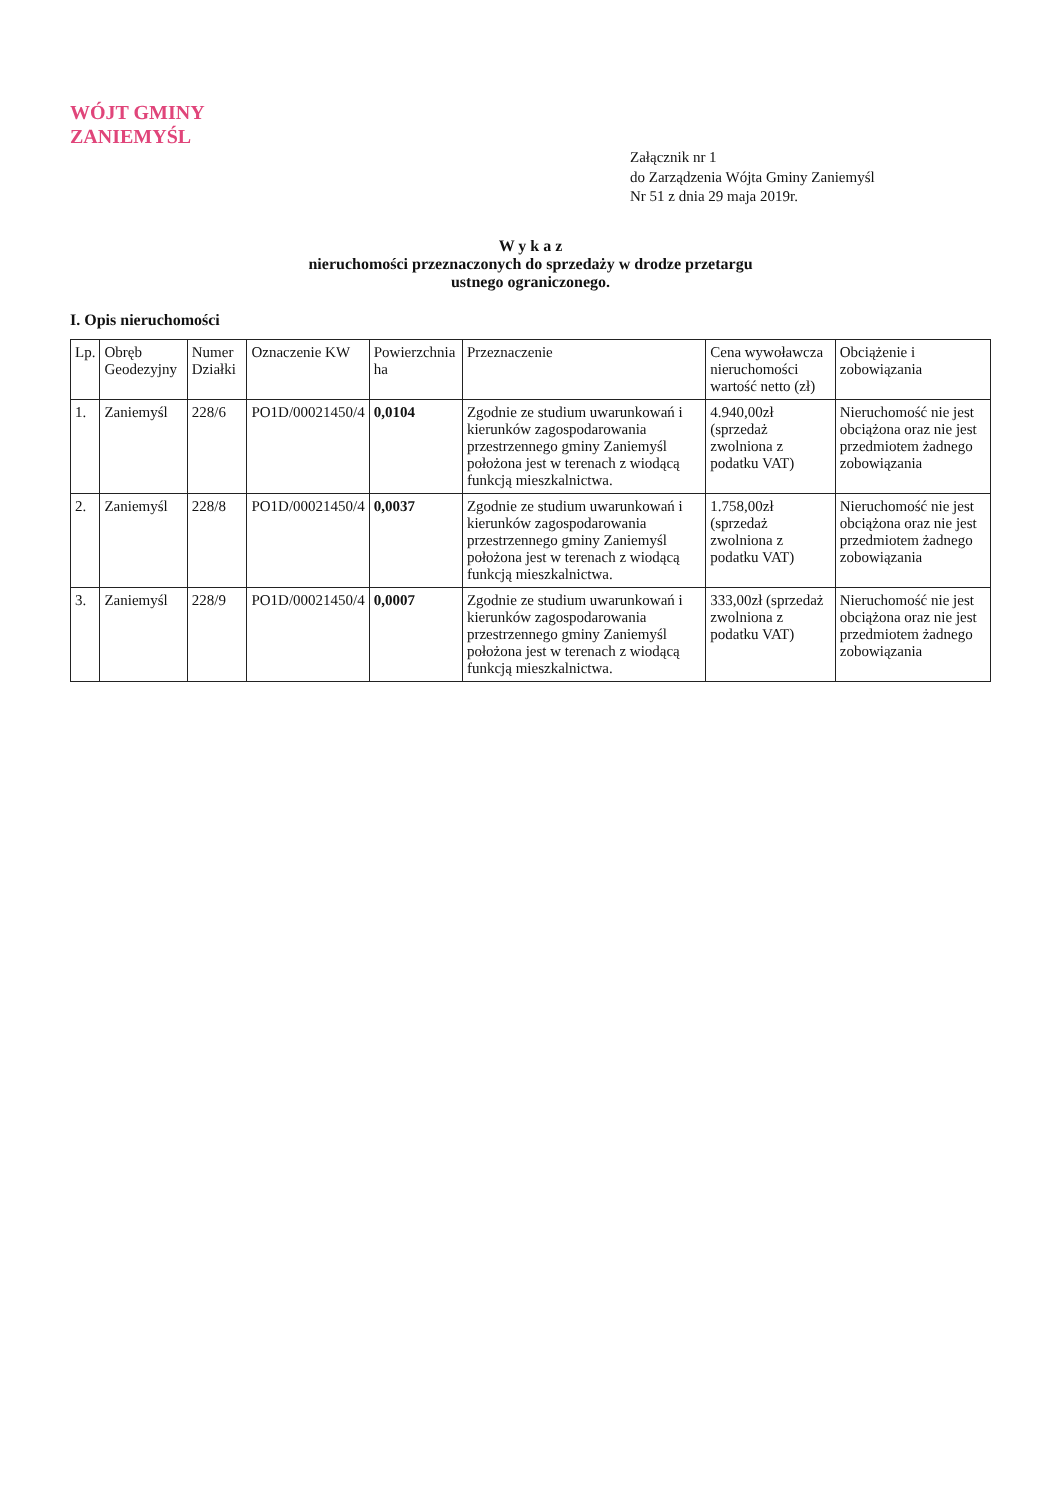WÓJT GMINY
ZANIEMYŚL
Załącznik nr 1
do Zarządzenia Wójta Gminy Zaniemyśl
Nr 51 z dnia 29 maja 2019r.
W y k a z
nieruchomości przeznaczonych do sprzedaży w drodze przetargu
ustnego ograniczonego.
I. Opis nieruchomości
| Lp. | Obręb Geodezyjny | Numer Działki | Oznaczenie KW | Powierzchnia ha | Przeznaczenie | Cena wywoławcza nieruchomości wartość netto (zł) | Obciążenie i zobowiązania |
| --- | --- | --- | --- | --- | --- | --- | --- |
| 1. | Zaniemyśl | 228/6 | PO1D/00021450/4 | 0,0104 | Zgodnie ze studium uwarunkowań i kierunków zagospodarowania przestrzennego gminy Zaniemyśl położona jest w terenach z wiodącą funkcją mieszkalnictwa. | 4.940,00zł (sprzedaż zwolniona z podatku VAT) | Nieruchomość nie jest obciążona oraz nie jest przedmiotem żadnego zobowiązania |
| 2. | Zaniemyśl | 228/8 | PO1D/00021450/4 | 0,0037 | Zgodnie ze studium uwarunkowań i kierunków zagospodarowania przestrzennego gminy Zaniemyśl położona jest w terenach z wiodącą funkcją mieszkalnictwa. | 1.758,00zł (sprzedaż zwolniona z podatku VAT) | Nieruchomość nie jest obciążona oraz nie jest przedmiotem żadnego zobowiązania |
| 3. | Zaniemyśl | 228/9 | PO1D/00021450/4 | 0,0007 | Zgodnie ze studium uwarunkowań i kierunków zagospodarowania przestrzennego gminy Zaniemyśl położona jest w terenach z wiodącą funkcją mieszkalnictwa. | 333,00zł (sprzedaż zwolniona z podatku VAT) | Nieruchomość nie jest obciążona oraz nie jest przedmiotem żadnego zobowiązania |